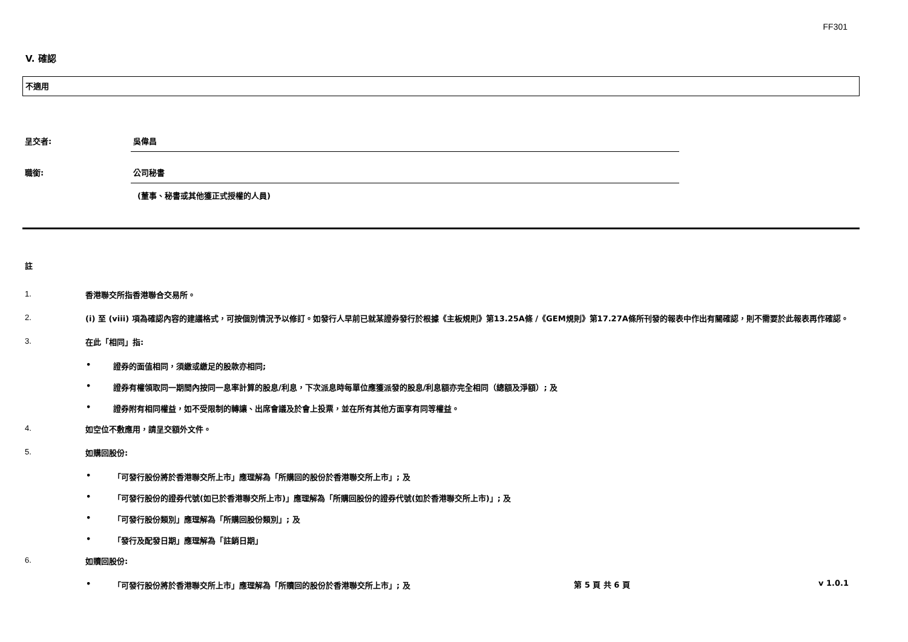FF301
V. 確認
不適用
呈交者: 吳偉昌
職銜: 公司秘書
(董事、秘書或其他獲正式授權的人員)
註
1.
香港聯交所指香港聯合交易所。
2.
(i) 至 (viii) 項為確認內容的建議格式，可按個別情況予以修訂。如發行人早前已就某證券發行於根據《主板規則》第13.25A條 /《GEM規則》第17.27A條所刊發的報表中作出有關確認，則不需要於此報表再作確認。
3.
在此「相同」指:
• 證券的面值相同，須繳或繳足的股款亦相同;
• 證券有權領取同一期間內按同一息率計算的股息/利息，下次派息時每單位應獲派發的股息/利息額亦完全相同（總額及淨額）; 及
• 證券附有相同權益，如不受限制的轉讓、出席會議及於會上投票，並在所有其他方面享有同等權益。
4.
如空位不敷應用，請呈交額外文件。
5.
如購回股份:
• 「可發行股份將於香港聯交所上市」應理解為「所購回的股份於香港聯交所上市」; 及
• 「可發行股份的證券代號(如已於香港聯交所上市)」應理解為「所購回股份的證券代號(如於香港聯交所上市)」; 及
• 「可發行股份類別」應理解為「所購回股份類別」; 及
• 「發行及配發日期」應理解為「註銷日期」
6.
如贖回股份:
• 「可發行股份將於香港聯交所上市」應理解為「所贖回的股份於香港聯交所上市」; 及
第 5 頁 共 6 頁 v 1.0.1